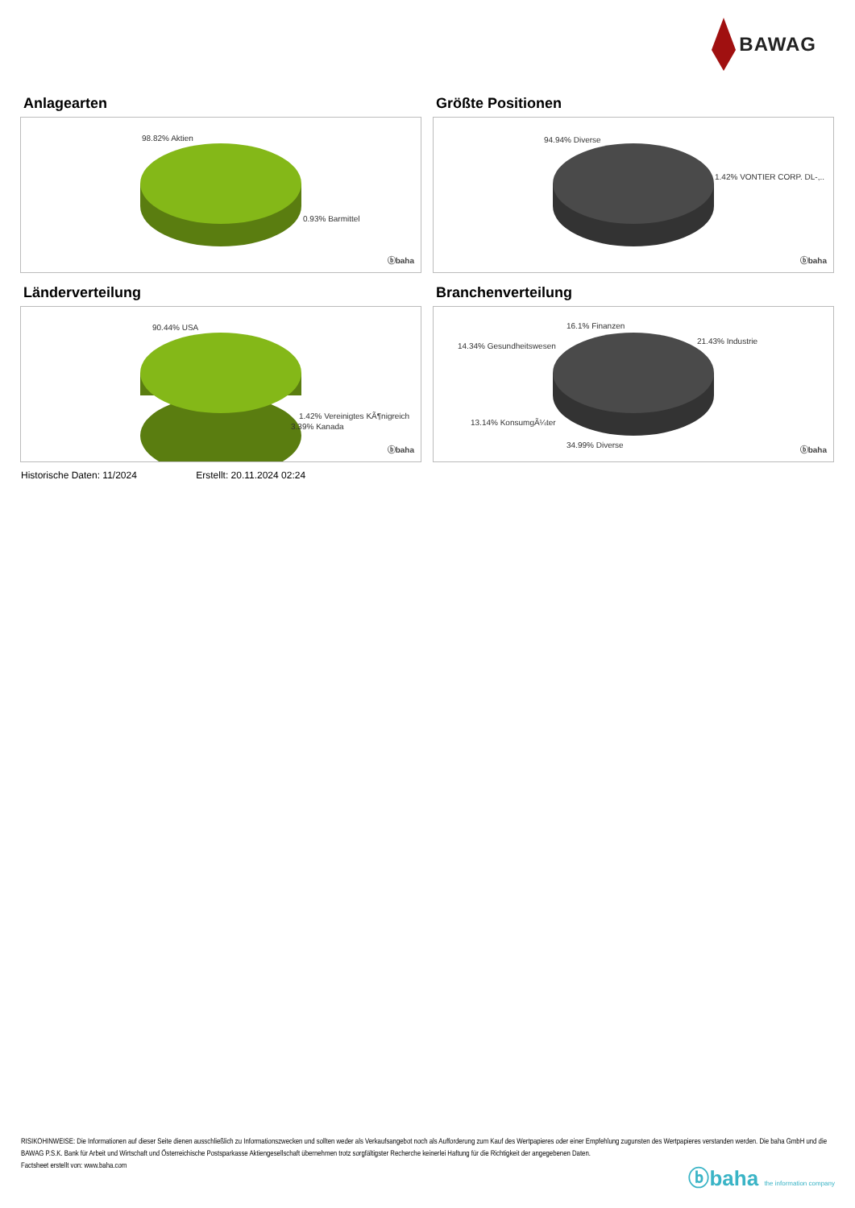BAWAG
Anlagearten
98.82% Aktien
0.93% Barmittel
ⓑbaha
Größte Positionen
94.94% Diverse
1.42% VONTIER CORP. DL-,..
ⓑbaha
Länderverteilung
90.44% USA
1.42% Vereinigtes KÃ¶nigreich
3.39% Kanada
ⓑbaha
Branchenverteilung
16.1% Finanzen
14.34% Gesundheitswesen
21.43% Industrie
13.14% KonsumgÃ¼ter
34.99% Diverse
ⓑbaha
Historische Daten: 11/2024 Erstellt: 20.11.2024 02:24
RISIKOHINWEISE: Die Informationen auf dieser Seite dienen ausschließlich zu Informationszwecken und sollten weder als Verkaufsangebot noch als Aufforderung zum Kauf des Wertpapieres oder einer Empfehlung zugunsten des Wertpapieres verstanden werden. Die baha GmbH und die BAWAG P.S.K. Bank für Arbeit und Wirtschaft und Österreichische Postsparkasse Aktiengesellschaft übernehmen trotz sorgfältigster Recherche keinerlei Haftung für die Richtigkeit der angegebenen Daten.
Factsheet erstellt von: www.baha.com
ⓑbaha the information company